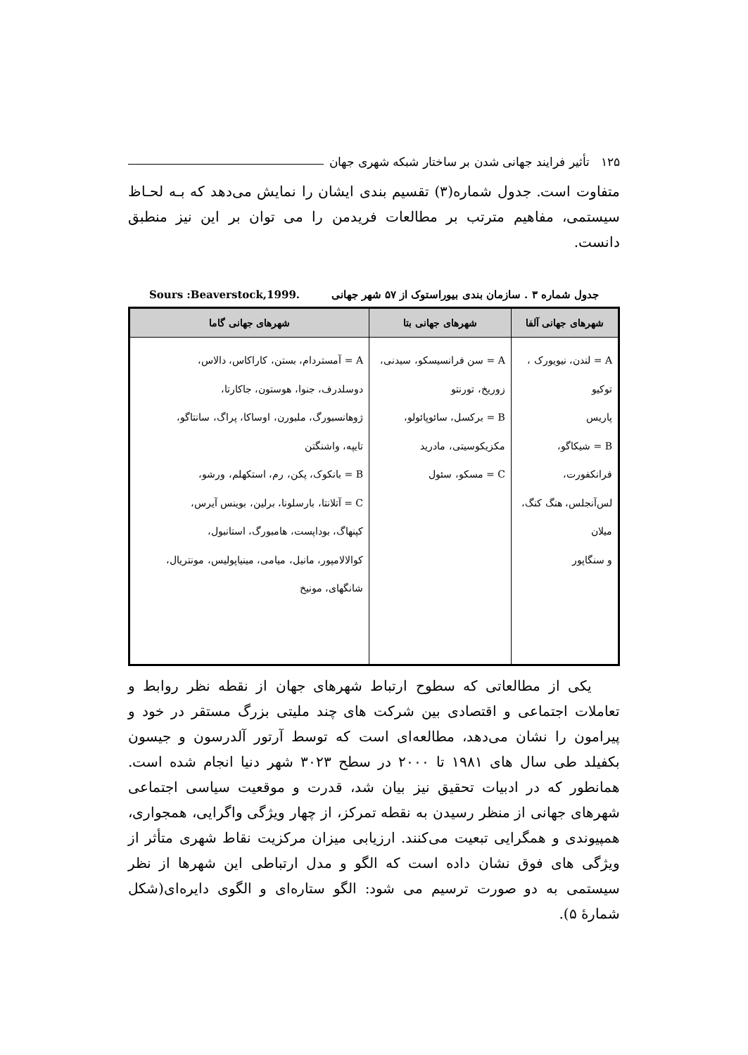۱۲۵ تأثیر فرایند جهانی شدن بر ساختار شبکه شهری جهان
متفاوت است. جدول شماره(۳) تقسیم بندی ایشان را نمایش می‌دهد که بـه لحـاظ سیستمی، مفاهیم مترتب بر مطالعات فریدمن را می توان بر این نیز منطبق دانست.
جدول شماره ۳ . سازمان بندی بیوراستوک از ۵۷ شهر جهانی Sours :Beaverstock,1999.
| شهرهای جهانی آلفا | شهرهای جهانی بتا | شهرهای جهانی گاما |
| --- | --- | --- |
| A = لندن، نیویورک ، توکیو پاریس B = شیکاگو، فرانکفورت، لس‌آنجلس، هنگ کنگ، میلان و سنگاپور | A = سن فرانسیسکو، سیدنی، زوریخ، تورنتو B = برکسل، سائوپائولو، مکزیکوسیتی، مادرید C = مسکو، سئول | A = آمستردام، بستن، کاراکاس، دالاس، دوسلدرف، جنوا، هوستون، جاکارتا، ژوهانسبورگ، ملبورن، اوساکا، پراگ، سانتاگو، تایپه، واشنگتن B = بانکوک، پکن، رم، استکهلم، ورشو، C = آتلانتا، بارسلونا، برلین، بوینس آیرس، کپنهاگ، بوداپست، هامبورگ، استانبول، کوالالامپور، مانیل، میامی، مینیاپولیس، مونتریال، شانگهای، مونیخ |
یکی از مطالعاتی که سطوح ارتباط شهرهای جهان از نقطه نظر روابط و تعاملات اجتماعی و اقتصادی بین شرکت های چند ملیتی بزرگ مستقر در خود و پیرامون را نشان می‌دهد، مطالعه‌ای است که توسط آرتور آلدرسون و جیسون بکفیلد طی سال های ۱۹۸۱ تا ۲۰۰۰ در سطح ۳۰۲۳ شهر دنیا انجام شده است. همانطور که در ادبیات تحقیق نیز بیان شد، قدرت و موقعیت سیاسی اجتماعی شهرهای جهانی از منظر رسیدن به نقطه تمرکز، از چهار ویژگی واگرایی، همجواری، همپیوندی و همگرایی تبعیت می‌کنند. ارزیابی میزان مرکزیت نقاط شهری متأثر از ویژگی های فوق نشان داده است که الگو و مدل ارتباطی این شهرها از نظر سیستمی به دو صورت ترسیم می شود: الگو ستاره‌ای و الگوی دایره‌ای(شکل شمارهٔ ۵).